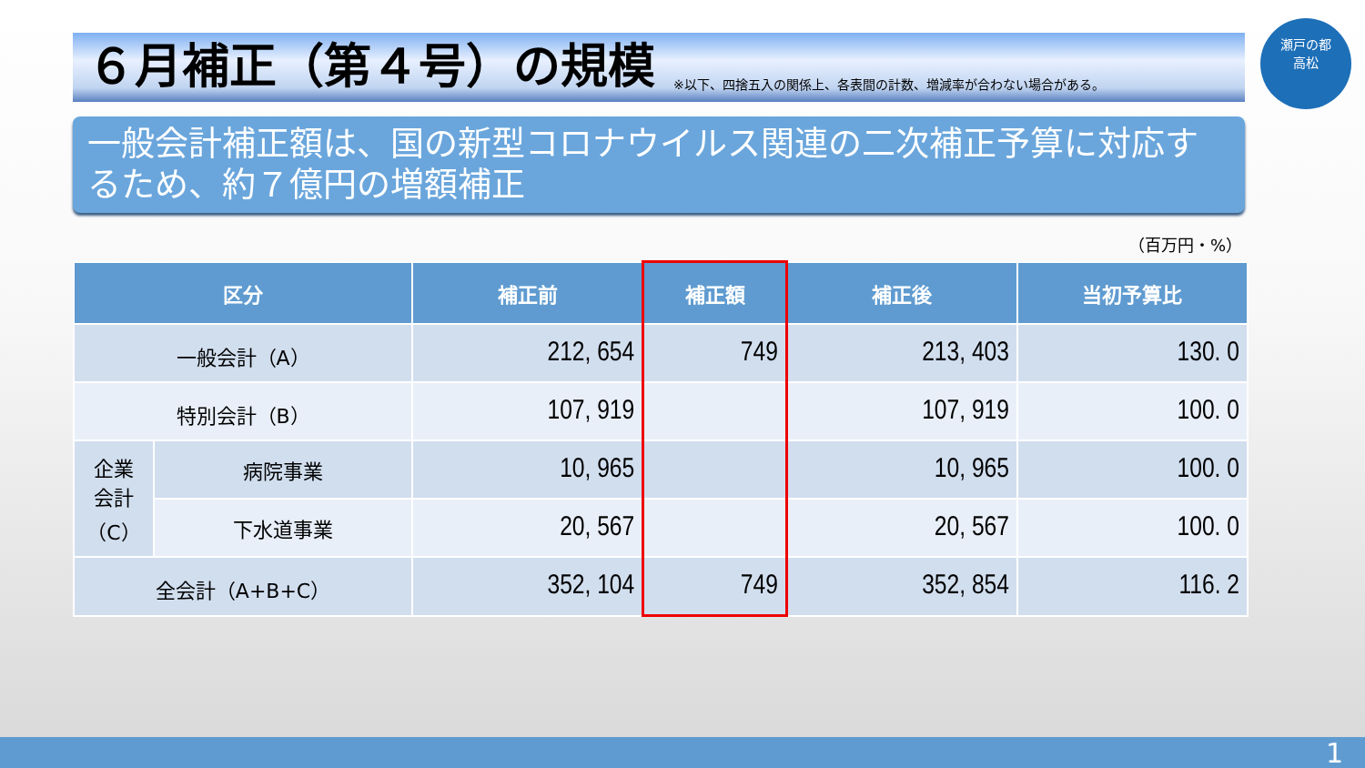６月補正（第４号）の規模
※以下、四捨五入の関係上、各表間の計数、増減率が合わない場合がある。
瀬戸の都
高松
一般会計補正額は、国の新型コロナウイルス関連の二次補正予算に対応するため、約７億円の増額補正
（百万円・%）
| 区分 | | 補正前 | 補正額 | 補正後 | 当初予算比 |
| --- | --- | --- | --- | --- | --- |
| 一般会計（A） | | 212, 654 | 749 | 213, 403 | 130. 0 |
| 特別会計（B） | | 107, 919 | | 107, 919 | 100. 0 |
| 企業 会計 （C） | 病院事業 | 10, 965 | | 10, 965 | 100. 0 |
| | 下水道事業 | 20, 567 | | 20, 567 | 100. 0 |
| 全会計（A+B+C） | | 352, 104 | 749 | 352, 854 | 116. 2 |
1